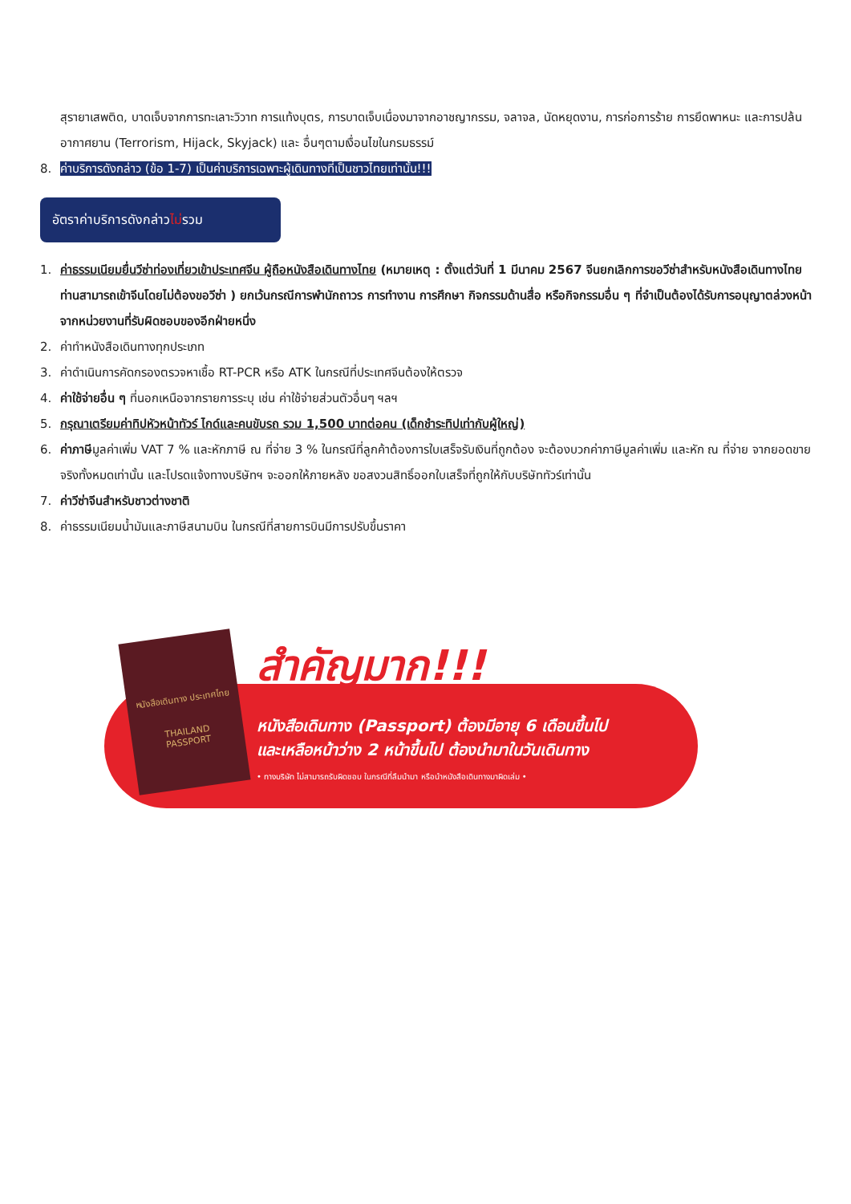สุรายาเสพติด, บาดเจ็บจากการทะเลาะวิวาท การแท้งบุตร, การบาดเจ็บเนื่องมาจากอาชญากรรม, จลาจล, นัดหยุดงาน, การก่อการร้าย การยึดพาหนะ และการปล้นอากาศยาน (Terrorism, Hijack, Skyjack) และ อื่นๆตามเงื่อนไขในกรมธรรม์
8. ค่าบริการดังกล่าว (ข้อ 1-7) เป็นค่าบริการเฉพาะผู้เดินทางที่เป็นชาวไทยเท่านั้น!!!
อัตราค่าบริการดังกล่าวไม่รวม
1. ค่าธรรมเนียมยื่นวีซ่าท่องเที่ยวเข้าประเทศจีน ผู้ถือหนังสือเดินทางไทย (หมายเหตุ : ตั้งแต่วันที่ 1 มีนาคม 2567 จีนยกเลิกการขอวีซ่าสำหรับหนังสือเดินทางไทย ท่านสามารถเข้าจีนโดยไม่ต้องขอวีซ่า ) ยกเว้นกรณีการพำนักถาวร การทำงาน การศึกษา กิจกรรมด้านสื่อ หรือกิจกรรมอื่น ๆ ที่จำเป็นต้องได้รับการอนุญาตล่วงหน้าจากหน่วยงานที่รับผิดชอบของอีกฝ่ายหนึ่ง
2. ค่าทำหนังสือเดินทางทุกประเภท
3. ค่าดำเนินการคัดกรองตรวจหาเชื้อ RT-PCR หรือ ATK ในกรณีที่ประเทศจีนต้องให้ตรวจ
4. ค่าใช้จ่ายอื่น ๆ ที่นอกเหนือจากรายการระบุ เช่น ค่าใช้จ่ายส่วนตัวอื่นๆ ฯลฯ
5. กรุณาเตรียมค่าทิปหัวหน้าทัวร์ ไกด์และคนขับรถ รวม 1,500 บาทต่อคน (เด็กชำระทิปเท่ากับผู้ใหญ่)
6. ค่าภาษีมูลค่าเพิ่ม VAT 7 % และหักภาษี ณ ที่จ่าย 3 % ในกรณีที่ลูกค้าต้องการใบเสร็จรับเงินที่ถูกต้อง จะต้องบวกค่าภาษีมูลค่าเพิ่ม และหัก ณ ที่จ่าย จากยอดขายจริงทั้งหมดเท่านั้น และโปรดแจ้งทางบริษัทฯ จะออกให้ภายหลัง ขอสงวนสิทธิ์ออกใบเสร็จที่ถูกให้กับบริษัททัวร์เท่านั้น
7. ค่าวีซ่าจีนสำหรับชาวต่างชาติ
8. ค่าธรรมเนียมน้ำมันและภาษีสนามบิน ในกรณีที่สายการบินมีการปรับขึ้นราคา
หนังสือเดินทาง ประเทศไทย
THAILAND
PASSPORT
สำคัญมาก!!!
หนังสือเดินทาง (Passport) ต้องมีอายุ 6 เดือนขึ้นไป
และเหลือหน้าว่าง 2 หน้าขึ้นไป ต้องนำมาในวันเดินทาง
• ทางบริษัท ไม่สามารถรับผิดชอบ ในกรณีที่ลืมนำมา หรือนำหนังสือเดินทางมาผิดเล่ม •